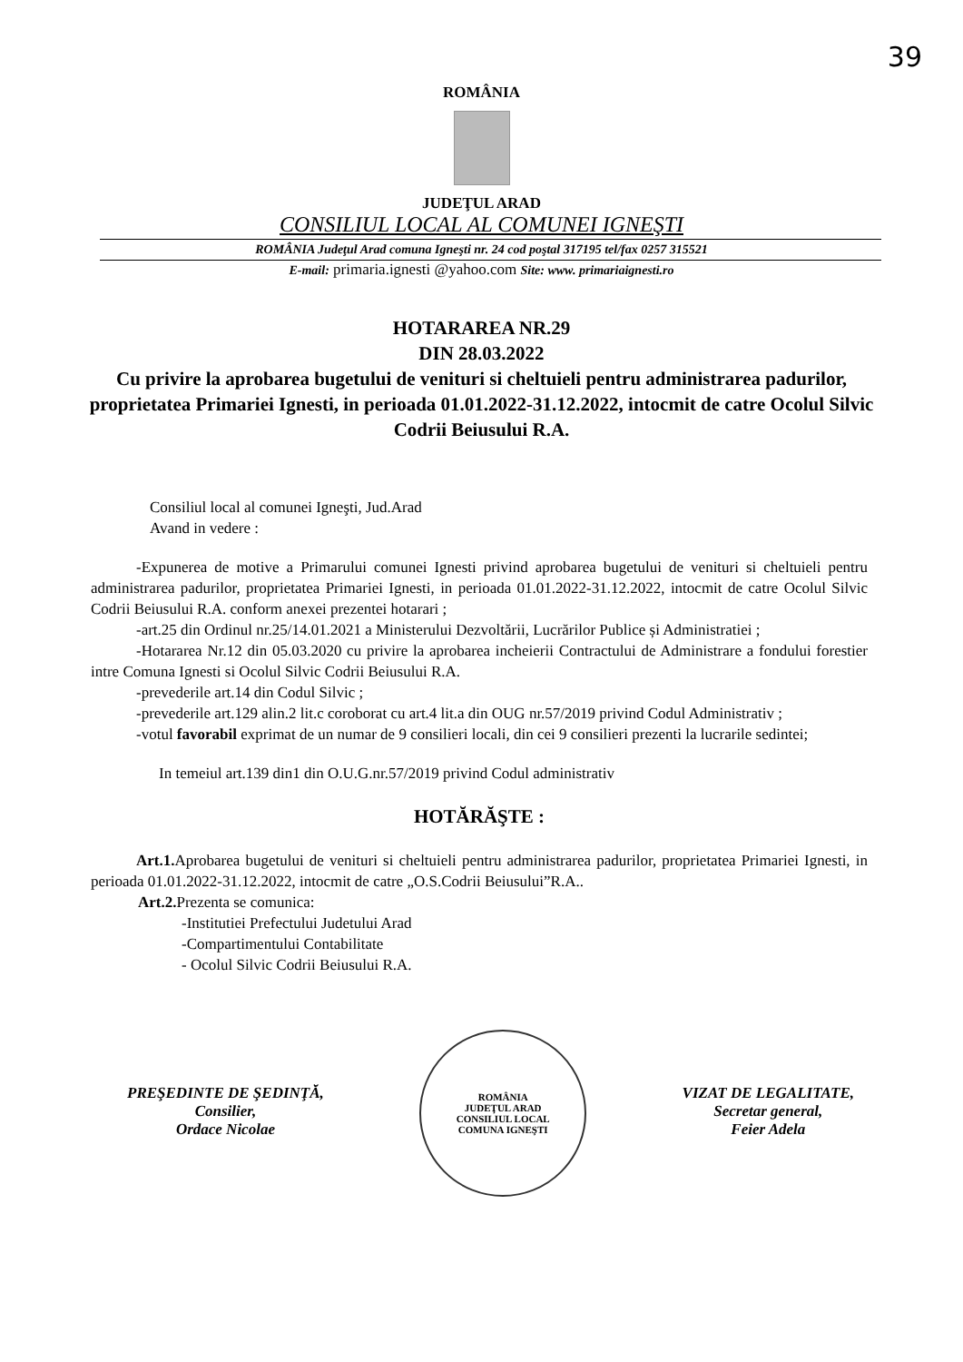39
ROMÂNIA
JUDEŢUL ARAD
CONSILIUL LOCAL AL COMUNEI IGNEŞTI
ROMÂNIA Judeţul Arad comuna Igneşti nr. 24 cod poştal 317195 tel/fax 0257 315521
E-mail: primaria.ignesti @yahoo.com Site: www. primariaignesti.ro
HOTARAREA NR.29
DIN 28.03.2022
Cu privire la aprobarea bugetului de venituri si cheltuieli pentru administrarea padurilor, proprietatea Primariei Ignesti, in perioada 01.01.2022-31.12.2022, intocmit de catre Ocolul Silvic Codrii Beiusului R.A.
Consiliul local al comunei Igneşti, Jud.Arad
Avand in vedere :
-Expunerea de motive a Primarului comunei Ignesti privind aprobarea bugetului de venituri si cheltuieli pentru administrarea padurilor, proprietatea Primariei Ignesti, in perioada 01.01.2022-31.12.2022, intocmit de catre Ocolul Silvic Codrii Beiusului R.A. conform anexei prezentei hotarari ;
-art.25 din Ordinul nr.25/14.01.2021 a Ministerului Dezvoltării, Lucrărilor Publice și Administratiei ;
-Hotararea Nr.12 din 05.03.2020 cu privire la aprobarea incheierii Contractului de Administrare a fondului forestier intre Comuna Ignesti si Ocolul Silvic Codrii Beiusului R.A.
-prevederile art.14 din Codul Silvic ;
-prevederile art.129 alin.2 lit.c coroborat cu art.4 lit.a din OUG nr.57/2019 privind Codul Administrativ ;
-votul favorabil exprimat de un numar de 9 consilieri locali, din cei 9 consilieri prezenti la lucrarile sedintei;
In temeiul art.139 din1 din O.U.G.nr.57/2019 privind Codul administrativ
HOTĂRĂŞTE :
Art.1. Aprobarea bugetului de venituri si cheltuieli pentru administrarea padurilor, proprietatea Primariei Ignesti, in perioada 01.01.2022-31.12.2022, intocmit de catre „O.S.Codrii Beiusului”R.A..
Art.2. Prezenta se comunica:
-Institutiei Prefectului Judetului Arad
-Compartimentului Contabilitate
- Ocolul Silvic Codrii Beiusului R.A.
PREŞEDINTE DE ŞEDINŢĂ,
Consilier,
Ordace Nicolae
ROMÂNIA
JUDEŢUL ARAD
CONSILIUL LOCAL
COMUNA IGNEŞTI
VIZAT DE LEGALITATE,
Secretar general,
Feier Adela